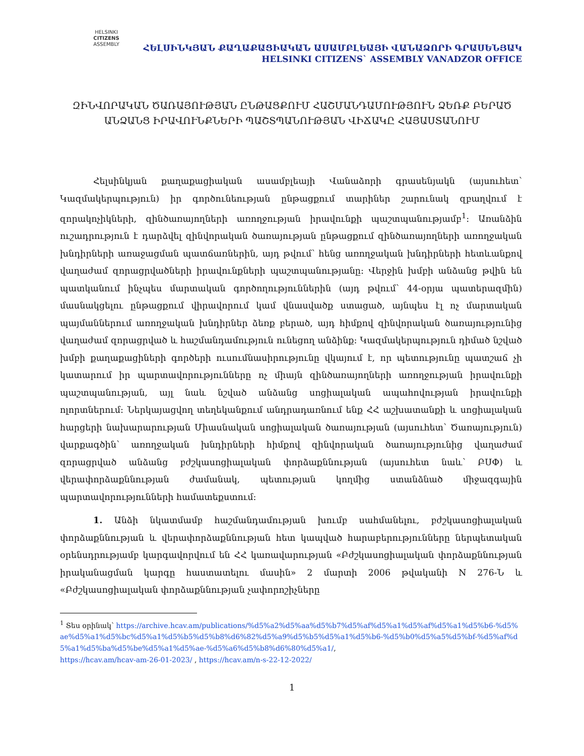HELSINKI
CITIZENS
ASSEMBLY
ՀԵԼՍԻՆԿՅԱՆ ՔԱՂԱՔԱՑԻԱԿԱՆ ԱՍԱՄԲԼԵԱՅԻ ՎԱՆԱՁՈՐԻ ԳՐԱՍԵՆՅԱԿ
HELSINKI CITIZENS` ASSEMBLY VANADZOR OFFICE
ԶԻՆՎՈՐԱԿԱՆ ԾԱՌԱՅՈՒԹՅԱՆ ԸՆԹԱՑՔՈՒՄ ՀԱՇՄԱՆԴԱՄՈՒԹՅՈՒՆ ՁԵՌՔ ԲԵՐԱԾ ԱՆՁԱՆՑ ԻՐԱՎՈՒՆՔՆԵՐԻ ՊԱՇՏՊԱՆՈՒԹՅԱՆ ՎԻՃԱԿԸ ՀԱՅԱՍՏԱՆՈՒՄ
Հելսինկյան քաղաքացիական ասամբլեայի Վանաձորի գրասենյակն (այսուհետ՝ Կազմակերպություն) իր գործունեության ընթացքում տարիներ շարունակ զբաղվում է զորակոչիկների, զինծառայողների առողջության իրավունքի պաշտպանությամբ<sup>1</sup>: Առանձին ուշադրություն է դարձվել զինվորական ծառայության ընթացքում զինծառայողների առողջական խնդիրների առաջացման պատճառներին, այդ թվում՝ հենց առողջական խնդիրների հետևանքով վաղաժամ զորացրվածների իրավունքների պաշտպանությանը: Վերջին խմբի անձանց թվին են պատկանում ինչպես մարտական գործողություններին (այդ թվում՝ 44-օրյա պատերազմին) մասնակցելու ընթացքում վիրավորում կամ վնասվածք ստացած, այնպես էլ ոչ մարտական պայմաններում առողջական խնդիրներ ձեռք բերած, այդ հիմքով զինվորական ծառայությունից վաղաժամ զորացրված և հաշմանդամություն ունեցող անձինք: Կազմակերպություն դիմած նշված խմբի քաղաքացիների գործերի ուսումնասիրությունը վկայում է, որ պետությունը պատշաճ չի կատարում իր պարտավորությունները ոչ միայն զինծառայողների առողջության իրավունքի պաշտպանության, այլ նաև նշված անձանց սոցիալական ապահովության իրավունքի ոլորտներում: Ներկայացվող տեղեկանքում անդրադառնում ենք ՀՀ աշխատանքի և սոցիալական հարցերի նախարարության Միասնական սոցիալական ծառայության (այսուհետ՝ Ծառայություն) վարքագծին՝ առողջական խնդիրների հիմքով զինվորական ծառայությունից վաղաժամ զորացրված անձանց բժշկասոցիալական փորձաքննության (այսուհետ նաև՝ ԲՍՓ) և վերափորձաքննության ժամանակ, պետության կողմից ստանձնած միջազգային պարտավորությունների համատեքստում:
1. Անձի նկատմամբ հաշմանդամության խումբ սահմանելու, բժշկասոցիալական փորձաքննության և վերափորձաքննության հետ կապված հարաբերությունները ներպետական օրենսդրությամբ կարգավորվում են ՀՀ կառավարության «Բժշկասոցիալական փորձաքննության իրականացման կարգը հաստատելու մասին» 2 մարտի 2006 թվականի N 276-Ն և «Բժշկասոցիալական փորձաքննության չափորոշիչները
<sup>1</sup> Տես օրինակ՝ https://archive.hcav.am/publications/%d5%a2%d5%aa%d5%b7%d5%af%d5%a1%d5%af%d5%a1%d5%b6-%d5%ae%d5%a1%d5%bc%d5%a1%d5%b5%d5%b8%d6%82%d5%a9%d5%b5%d5%a1%d5%b6-%d5%b0%d5%a5%d5%bf-%d5%af%d5%a1%d5%ba%d5%be%d5%a1%d5%ae-%d5%a6%d5%b8%d6%80%d5%a1/,
https://hcav.am/hcav-am-26-01-2023/ , https://hcav.am/n-s-22-12-2022/
1